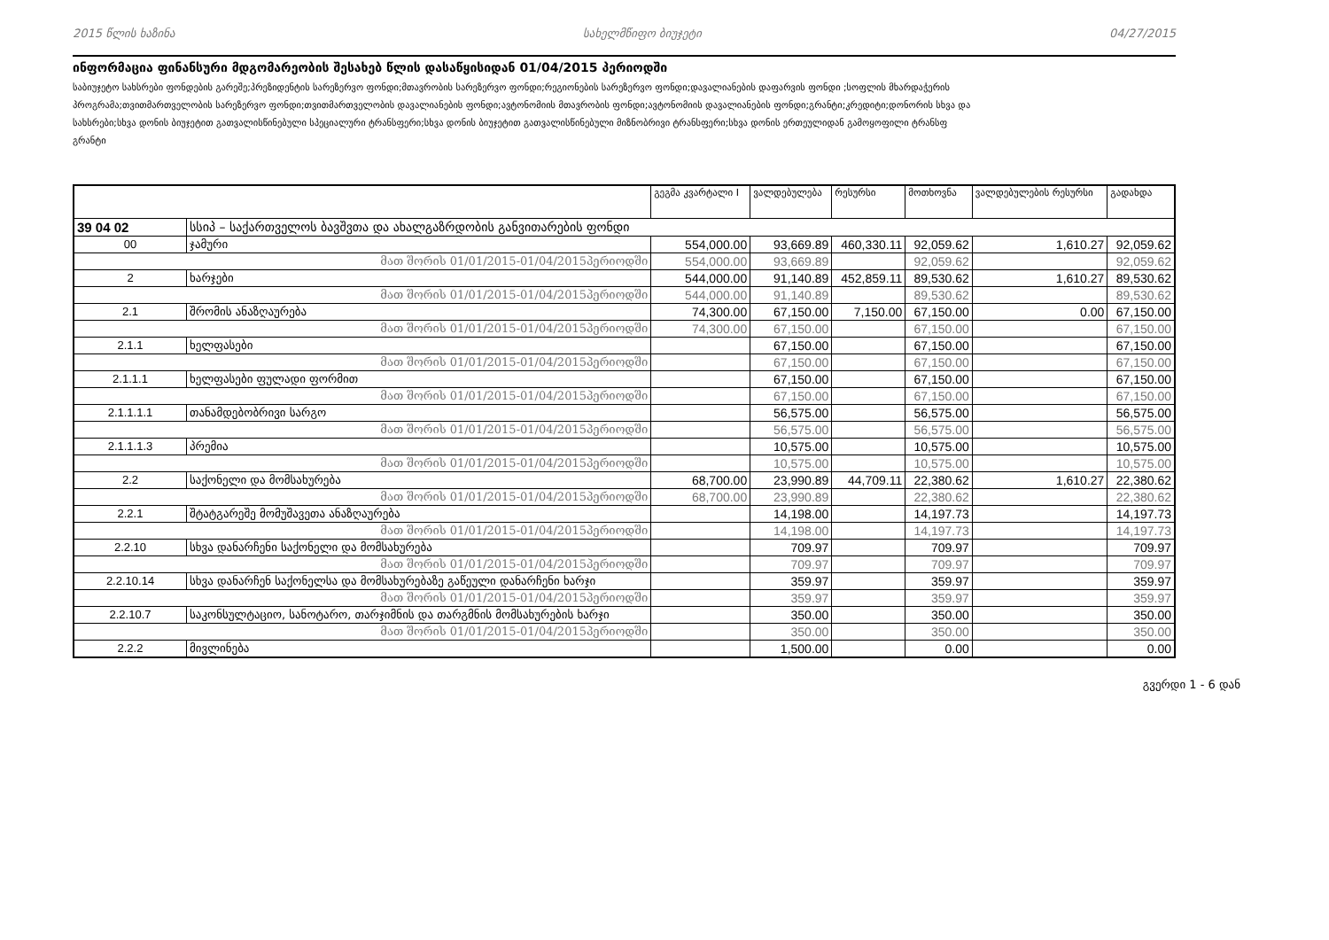2015 წლის ხაზინა სახელმწიფო ბიუჯეტი 04/27/2015
ინფორმაცია ფინანსური მდგომარეობის შესახებ წლის დასაწყისიდან 01/04/2015 პერიოდში
საბიუჯეტო სახსრები ფონდების გარეშე;პრეზიდენტის სარეზერვო ფონდი;მთავრობის სარეზერვო ფონდი;რეგიონების სარეზერვო ფონდი;დავალიანების დაფარვის ფონდი ;სოფლის მხარდაჭერის
პროგრამა;თვითმართველობის სარეზერვო ფონდი;თვითმართველობის დავალიანების ფონდი;ავტონომიის მთავრობის ფონდი;ავტონომიის დავალიანების ფონდი;გრანტი;კრედიტი;დონორის სხვა და
სახსრები;სხვა დონის ბიუჯეტით გათვალისწინებული სპეციალური ტრანსფერი;სხვა დონის ბიუჯეტით გათვალისწინებული მიზნობრივი ტრანსფერი;სხვა დონის ერთეულიდან გამოყოფილი ტრანსფ
გრანტი
| | | გეგმა კვარტალი I | ვალდებულება | რესურსი | მოთხოვნა | ვალდებულების რესურსი | გადახდა |
| --- | --- | --- | --- | --- | --- | --- | --- |
| 39 04 02 | სსიპ – საქართველოს ბავშვთა და ახალგაზრდობის განვითარების ფონდი | | | | | | |
| 00 | ჯამური | 554,000.00 | 93,669.89 | 460,330.11 | 92,059.62 | 1,610.27 | 92,059.62 |
| მათ შორის 01/01/2015-01/04/2015პერიოდში | | 554,000.00 | 93,669.89 | | 92,059.62 | | 92,059.62 |
| 2 | ხარჯები | 544,000.00 | 91,140.89 | 452,859.11 | 89,530.62 | 1,610.27 | 89,530.62 |
| მათ შორის 01/01/2015-01/04/2015პერიოდში | | 544,000.00 | 91,140.89 | | 89,530.62 | | 89,530.62 |
| 2.1 | შრომის ანაზღაურება | 74,300.00 | 67,150.00 | 7,150.00 | 67,150.00 | 0.00 | 67,150.00 |
| მათ შორის 01/01/2015-01/04/2015პერიოდში | | 74,300.00 | 67,150.00 | | 67,150.00 | | 67,150.00 |
| 2.1.1 | ხელფასები | | 67,150.00 | | 67,150.00 | | 67,150.00 |
| მათ შორის 01/01/2015-01/04/2015პერიოდში | | | 67,150.00 | | 67,150.00 | | 67,150.00 |
| 2.1.1.1 | ხელფასები ფულადი ფორმით | | 67,150.00 | | 67,150.00 | | 67,150.00 |
| მათ შორის 01/01/2015-01/04/2015პერიოდში | | | 67,150.00 | | 67,150.00 | | 67,150.00 |
| 2.1.1.1.1 | თანამდებობრივი სარგო | | 56,575.00 | | 56,575.00 | | 56,575.00 |
| მათ შორის 01/01/2015-01/04/2015პერიოდში | | | 56,575.00 | | 56,575.00 | | 56,575.00 |
| 2.1.1.1.3 | პრემია | | 10,575.00 | | 10,575.00 | | 10,575.00 |
| მათ შორის 01/01/2015-01/04/2015პერიოდში | | | 10,575.00 | | 10,575.00 | | 10,575.00 |
| 2.2 | საქონელი და მომსახურება | 68,700.00 | 23,990.89 | 44,709.11 | 22,380.62 | 1,610.27 | 22,380.62 |
| მათ შორის 01/01/2015-01/04/2015პერიოდში | | 68,700.00 | 23,990.89 | | 22,380.62 | | 22,380.62 |
| 2.2.1 | შტატგარეშე მომუშავეთა ანაზღაურება | | 14,198.00 | | 14,197.73 | | 14,197.73 |
| მათ შორის 01/01/2015-01/04/2015პერიოდში | | | 14,198.00 | | 14,197.73 | | 14,197.73 |
| 2.2.10 | სხვა დანარჩენი საქონელი და მომსახურება | | 709.97 | | 709.97 | | 709.97 |
| მათ შორის 01/01/2015-01/04/2015პერიოდში | | | 709.97 | | 709.97 | | 709.97 |
| 2.2.10.14 | სხვა დანარჩენ საქონელსა და მომსახურებაზე გაწეული დანარჩენი ხარჯი | | 359.97 | | 359.97 | | 359.97 |
| მათ შორის 01/01/2015-01/04/2015პერიოდში | | | 359.97 | | 359.97 | | 359.97 |
| 2.2.10.7 | საკონსულტაციო, სანოტარო, თარჯიმნის და თარგმნის მომსახურების ხარჯი | | 350.00 | | 350.00 | | 350.00 |
| მათ შორის 01/01/2015-01/04/2015პერიოდში | | | 350.00 | | 350.00 | | 350.00 |
| 2.2.2 | მივლინება | | 1,500.00 | | 0.00 | | 0.00 |
გვერდი 1 - 6 დან